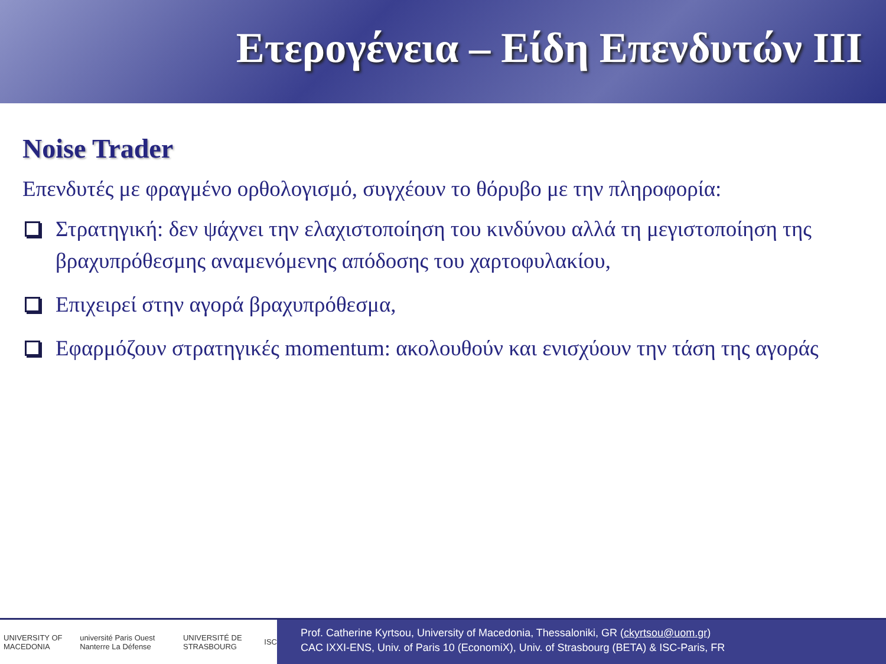Ετερογένεια – Είδη Επενδυτών ΙΙΙ
Noise Trader
Επενδυτές με φραγμένο ορθολογισμό, συγχέουν το θόρυβο με την πληροφορία:
Στρατηγική: δεν ψάχνει την ελαχιστοποίηση του κινδύνου αλλά τη μεγιστοποίηση της βραχυπρόθεσμης αναμενόμενης απόδοσης του χαρτοφυλακίου,
Επιχειρεί στην αγορά βραχυπρόθεσμα,
Εφαρμόζουν στρατηγικές momentum: ακολουθούν και ενισχύουν την τάση της αγοράς
UNIVERSITY OF MACEDONIA université Paris Ouest Nanterre La Défense UNIVERSITÉ DE STRASBOURG ISC
Prof. Catherine Kyrtsou, University of Macedonia, Thessaloniki, GR (ckyrtsou@uom.gr)
CAC IXXI-ENS, Univ. of Paris 10 (EconomiX), Univ. of Strasbourg (BETA) & ISC-Paris, FR